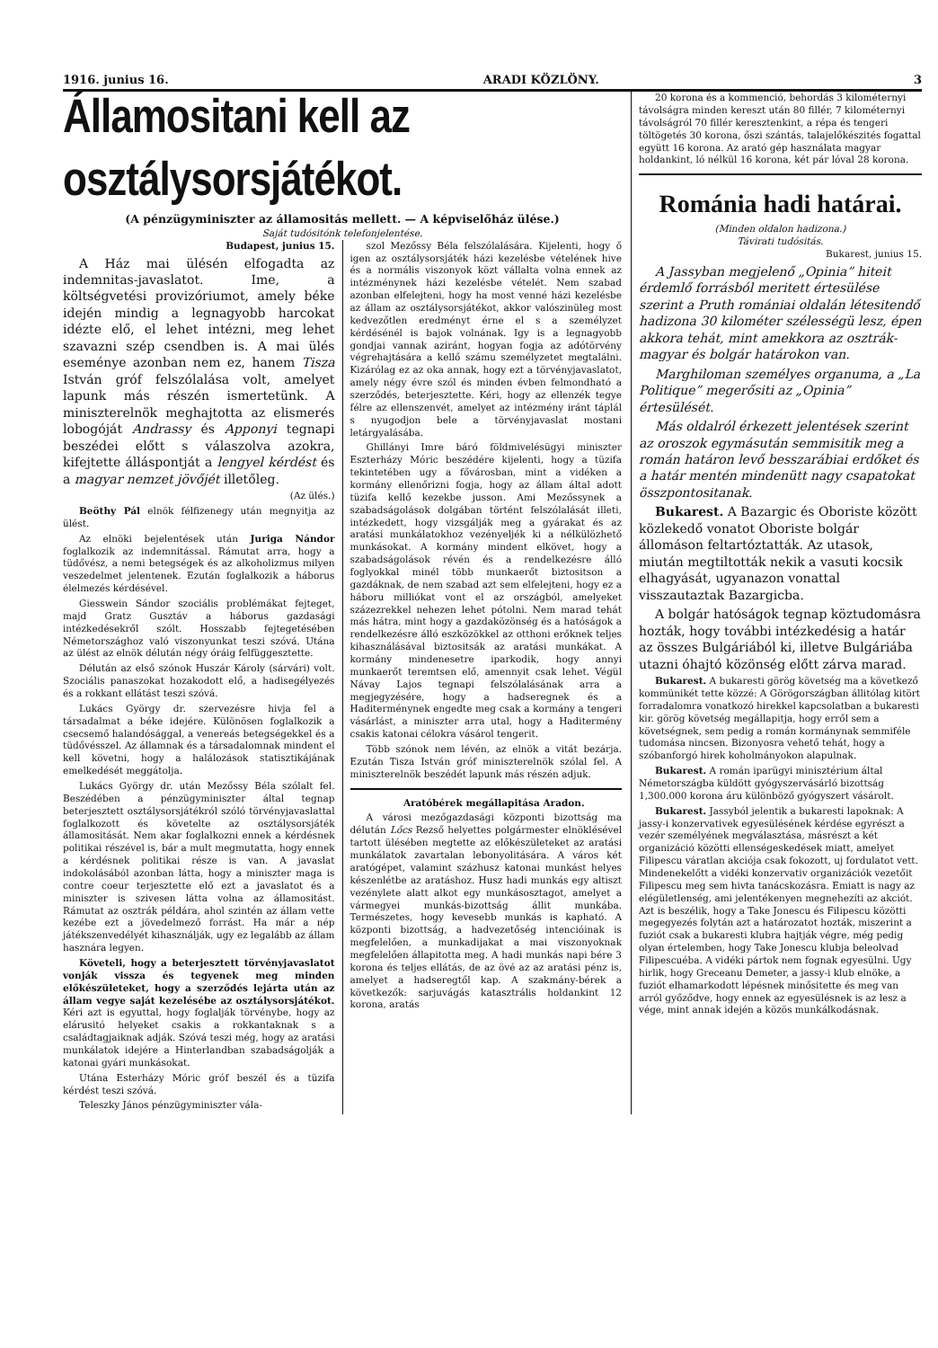1916. junius 16. ARADI KÖZLÖNY. 3
Államositani kell az osztálysorsjátékot.
(A pénzügyminiszter az államositás mellett. — A képviselőház ülése.)
Saját tudósitónk telefonjelentése.
Budapest, junius 15.
A Ház mai ülésén elfogadta az indemnitas-javaslatot. Ime, a költségvetési provizóriumot, amely béke idején mindig a legnagyobb harcokat idézte elő, el lehet intézni, meg lehet szavazni szép csendben is. A mai ülés eseménye azonban nem ez, hanem Tisza István gróf felszólalása volt, amelyet lapunk más részén ismertetünk. A miniszterelnök meghajtotta az elismerés lobogóját Andrassy és Apponyi tegnapi beszédei előtt s válaszolva azokra, kifejtette álláspontját a lengyel kérdést és a magyar nemzet jövőjét illetőleg.
(Az ülés.)
Beöthy Pál elnök félfizenegy után megnyitja az ülést.
Az elnöki bejelentések után Juriga Nándor foglalkozik az indemnitással. Rámutat arra, hogy a tüdővész, a nemi betegségek és az alkoholizmus milyen veszedelmet jelentenek. Ezután foglalkozik a háborus élelmezés kérdésével.
Giesswein Sándor szociális problémákat fejteget, majd Gratz Gusztáv a háborus gazdasági intézkedésekről szólt. Hosszabb fejtegetésében Németországhoz való viszonyunkat teszi szóvá. Utána az ülést az elnök délután négy óráig felfüggesztette.
Délután az első szónok Huszár Károly (sárvári) volt. Szociális panaszokat hozakodott elő, a hadisegélyezés és a rokkant ellátást teszi szóvá.
Lukács György dr. szervezésre hivja fel a társadalmat a béke idejére. Különösen foglalkozik a csecsemő halandósággal, a venereás betegségekkel és a tüdővésszel. Az államnak és a társadalomnak mindent el kell követni, hogy a halálozások statisztikájának emelkedését meggátolja.
Lukács György dr. után Mezőssy Béla szólalt fel. Beszédében a pénzügyminiszter által tegnap beterjesztett osztálysorsjátékról szóló törvényjavaslattal foglalkozott és követelte az osztálysorsjáték államositását. Nem akar foglalkozni ennek a kérdésnek politikai részével is, bár a mult megmutatta, hogy ennek a kérdésnek politikai része is van. A javaslat indokolásából azonban látta, hogy a miniszter maga is contre coeur terjesztette elő ezt a javaslatot és a miniszter is szivesen látta volna az államositást. Rámutat az osztrák példára, ahol szintén az állam vette kezébe ezt a jövedelmező forrást. Ha már a nép játékszenvedélyét kihasználják, ugy ez legalább az állam hasznára legyen.
Követeli, hogy a beterjesztett törvényjavaslatot vonják vissza és tegyenek meg minden előkészületeket, hogy a szerződés lejárta után az állam vegye saját kezelésébe az osztálysorsjátékot. Kéri azt is egyuttal, hogy foglalják törvénybe, hogy az elárusitó helyeket csakis a rokkantaknak s a családtagjaiknak adják. Szóvá teszi még, hogy az aratási munkálatok idejére a Hinterlandban szabadságolják a katonai gyári munkásokat.
Utána Esterházy Móric gróf beszél és a tüzifa kérdést teszi szóvá.
Teleszky János pénzügyminiszter vála-
szol Mezőssy Béla felszólalására. Kijelenti, hogy ő igen az osztálysorsjáték házi kezelésbe vételének hive és a normális viszonyok közt vállalta volna ennek az intézménynek házi kezelésbe vételét. Nem szabad azonban elfelejteni, hogy ha most venné házi kezelésbe az állam az osztálysorsjátékot, akkor valószinüleg most kedvezőtlen eredményt érne el s a személyzet kérdésénél is bajok volnának. Igy is a legnagyobb gondjai vannak aziránt, hogyan fogja az adótörvény végrehajtására a kellő számu személyzetet megtalálni. Kizárólag ez az oka annak, hogy ezt a törvényjavaslatot, amely négy évre szól és minden évben felmondható a szerződés, beterjesztette. Kéri, hogy az ellenzék tegye félre az ellenszenvét, amelyet az intézmény iránt táplál s nyugodjon bele a törvényjavaslat mostani letárgyalásába.
Ghillányi Imre báró földmivelésügyi miniszter Eszterházy Móric beszédére kijelenti, hogy a tüzifa tekintetében ugy a fővárosban, mint a vidéken a kormány ellenőrizni fogja, hogy az állam által adott tüzifa kellő kezekbe jusson. Ami Mezőssynek a szabadságolások dolgában történt felszólalását illeti, intézkedett, hogy vizsgálják meg a gyárakat és az aratási munkálatokhoz vezényeljék ki a nélkülözhető munkásokat. A kormány mindent elkövet, hogy a szabadságolások révén és a rendelkezésre álló foglyokkal minél több munkaerőt biztositson a gazdáknak, de nem szabad azt sem elfelejteni, hogy ez a háboru milliókat vont el az országból, amelyeket százezrekkel nehezen lehet pótolni. Nem marad tehát más hátra, mint hogy a gazdaközönség és a hatóságok a rendelkezésre álló eszközökkel az otthoni erőknek teljes kihasználásával biztositsák az aratási munkákat. A kormány mindenesetre iparkodik, hogy annyi munkaerőt teremtsen elő, amennyit csak lehet. Végül Návay Lajos tegnapi felszólalásának arra a megjegyzésére, hogy a hadseregnek és a Haditerménynek engedte meg csak a kormány a tengeri vásárlást, a miniszter arra utal, hogy a Haditermény csakis katonai célokra vásárol tengerit.
Több szónok nem lévén, az elnök a vitát bezárja. Ezután Tisza István gróf miniszterelnök szólal fel. A miniszterelnök beszédét lapunk más részén adjuk.
Aratóbérek megállapitása Aradon.
A városi mezőgazdasági központi bizottság ma délután Lőcs Rezső helyettes polgármester elnöklésével tartott ülésében megtette az előkészületeket az aratási munkálatok zavartalan lebonyolitására. A város két aratógépet, valamint százhusz katonai munkást helyes készenlétbe az aratáshoz. Husz hadi munkás egy altiszt vezénylete alatt alkot egy munkásosztagot, amelyet a vármegyei munkás-bizottság állit munkába. Természetes, hogy kevesebb munkás is kapható. A központi bizottság, a hadvezetőség intencióinak is megfelelően, a munkadijakat a mai viszonyoknak megfelelően állapitotta meg. A hadi munkás napi bére 3 korona és teljes ellátás, de az övé az az aratási pénz is, amelyet a hadseregtől kap. A szakmány-bérek a következők: sarjuvágás katasztrális holdankint 12 korona, aratás
20 korona és a kommenció, behordás 3 kilométernyi távolságra minden kereszt után 80 fillér, 7 kilométernyi távolságról 70 fillér kereszt­enkint, a répa és tengeri töltögetés 30 korona, őszi szántás, talajelőkészités fogattal együtt 16 korona. Az arató gép használata magyar holdankint, ló nélkül 16 korona, két pár lóval 28 korona.
Románia hadi határai.
(Minden oldalon hadizona.)
Távirati tudósitás.
Bukarest, junius 15.
A Jassyban megjelenő „Opinia” hiteit érdemlő forrásból meritett értesülése szerint a Pruth romániai oldalán létesitendő hadizona 30 kilométer szélességü lesz, épen akkora tehát, mint amekkora az osztrák-magyar és bolgár határokon van.
Marghiloman személyes organuma, a „La Politique” megerősiti az „Opinia” értesülését.
Más oldalról érkezett jelentések szerint az oroszok egymásután semmisitik meg a román határon levő besszarábiai erdőket és a határ mentén mindenütt nagy csapatokat összpontositanak.
Bukarest. A Bazargic és Oboriste között közlekedő vonatot Oboriste bolgár állomáson feltartóztatták. Az utasok, miután megtiltották nekik a vasuti kocsik elhagyását, ugyanazon vonattal visszautaztak Bazargicba.
A bolgár hatóságok tegnap köztudomásra hozták, hogy további intézkedésig a határ az összes Bulgáriából ki, illetve Bulgáriába utazni óhajtó közönség előtt zárva marad.
Bukarest. A bukaresti görög követség ma a következő kommünikét tette közzé: A Görögországban állitólag kitört forradalomra vonatkozó hirekkel kapcsolatban a bukaresti kir. görög követség megállapitja, hogy erről sem a követségnek, sem pedig a román kormánynak semmiféle tudomása nincsen. Bizonyosra vehető tehát, hogy a szóbanforgó hirek koholmányokon alapulnak.
Bukarest. A román iparügyi minisztérium által Németországba küldött gyógyszervásárló bizottság 1,300.000 korona áru különböző gyógyszert vásárolt.
Bukarest. Jassyból jelentik a bukaresti lapoknak: A jassy-i konzervativek egyesülésének kérdése egyrészt a vezér személyének megválasztása, másrészt a két organizáció közötti ellenségeskedések miatt, amelyet Filipescu váratlan akciója csak fokozott, uj fordulatot vett. Mindenekelőtt a vidéki konzervativ organizációk vezetőit Filipescu meg sem hivta tanácskozásra. Emiatt is nagy az elégületlenség, ami jelentékenyen megnehezíti az akciót. Azt is beszélik, hogy a Take Jonescu és Filipescu közötti megegyezés folytán azt a határozatot hozták, miszerint a fuziót csak a bukaresti klubra hajtják végre, még pedig olyan értelemben, hogy Take Jonescu klubja beleolvad Filipescuéba. A vidéki pártok nem fognak egyesülni. Ugy hirlik, hogy Greceanu Demeter, a jassy-i klub elnöke, a fuziót elhamarkodott lépésnek minősitette és meg van arról győződve, hogy ennek az egyesülésnek is az lesz a vége, mint annak idején a közös munkálkodásnak.